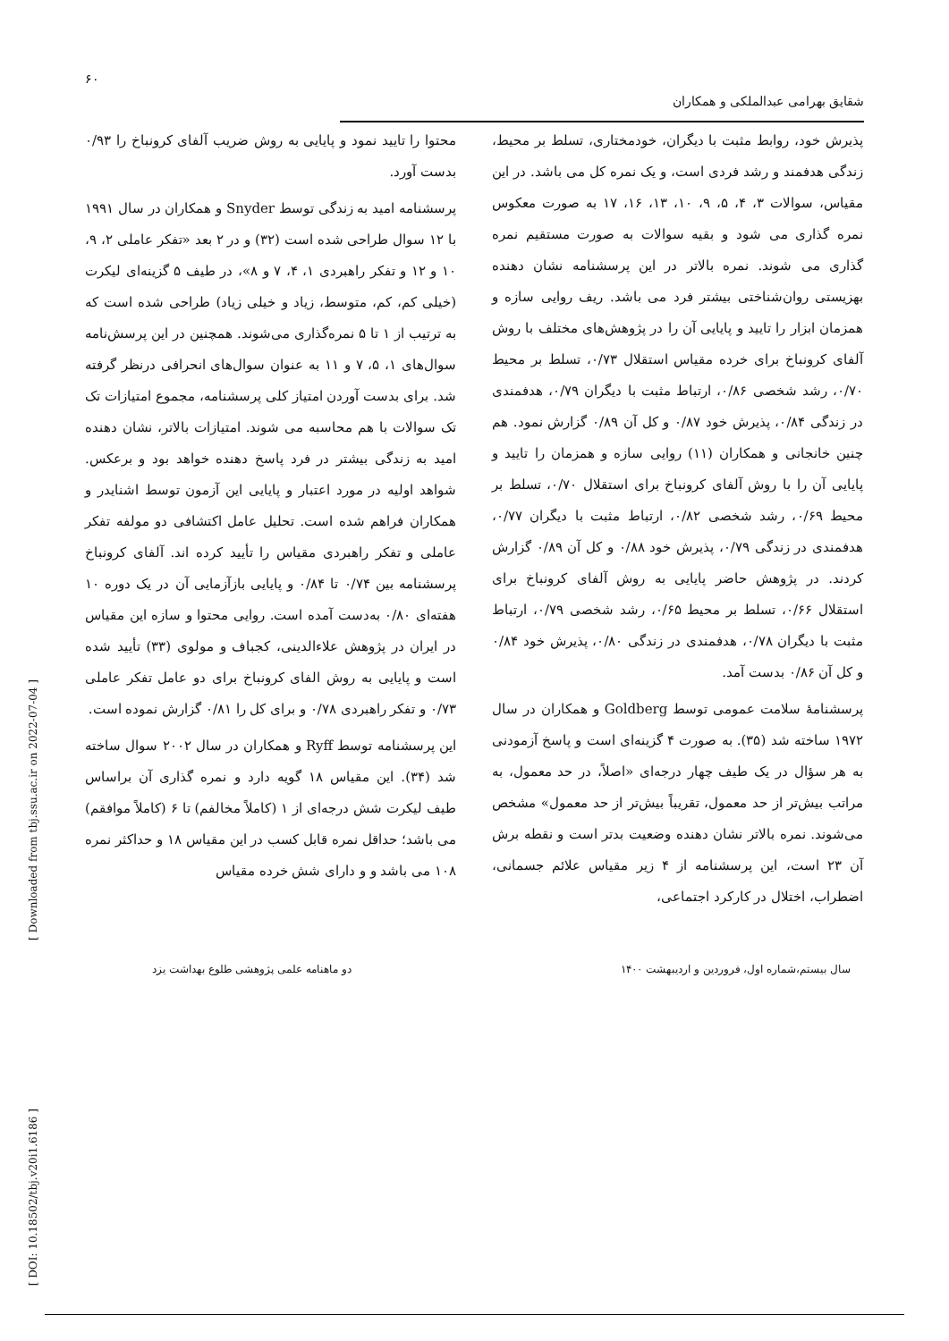۶۰
شقایق بهرامی عبدالملکی و همکاران
محتوا را تایید نمود و پایایی به روش ضریب آلفای کرونباخ را ۰/۹۳ بدست آورد.
پرسشنامه امید به زندگی توسط Snyder و همکاران در سال ۱۹۹۱ با ۱۲ سوال طراحی شده است (۳۲) و در ۲ بعد «تفکر عاملی ۲، ۹، ۱۰ و ۱۲ و تفکر راهبردی ۱، ۴، ۷ و ۸»، در طیف ۵ گزینه‌ای لیکرت (خیلی کم، کم، متوسط، زیاد و خیلی زیاد) طراحی شده است که به ترتیب از ۱ تا ۵ نمره‌گذاری می‌شوند. همچنین در این پرسش‌نامه سوال‌های ۱، ۵، ۷ و ۱۱ به عنوان سوال‌های انحرافی درنظر گرفته شد. برای بدست آوردن امتیاز کلی پرسشنامه، مجموع امتیازات تک تک سوالات با هم محاسبه می شوند. امتیازات بالاتر، نشان دهنده امید به زندگی بیشتر در فرد پاسخ دهنده خواهد بود و برعکس. شواهد اولیه در مورد اعتبار و پایایی این آزمون توسط اشنایدر و همکاران فراهم شده است. تحلیل عامل اکتشافی دو مولفه تفکر عاملی و تفکر راهبردی مقیاس را تأیید کرده اند. آلفای کرونباخ پرسشنامه بین ۰/۷۴ تا ۰/۸۴ و پایایی بازآزمایی آن در یک دوره ۱۰ هفته‌ای ۰/۸۰ به‌دست آمده است. روایی محتوا و سازه این مقیاس در ایران در پژوهش علاءالدینی، کجباف و مولوی (۳۳) تأیید شده است و پایایی به روش الفای کرونباخ برای دو عامل تفکر عاملی ۰/۷۳ و تفکر راهبردی ۰/۷۸ و برای کل را ۰/۸۱ گزارش نموده است.
این پرسشنامه توسط Ryff و همکاران در سال ۲۰۰۲ سوال ساخته شد (۳۴). این مقیاس ۱۸ گویه دارد و نمره گذاری آن براساس طیف لیکرت شش درجه‌ای از ۱ (کاملاً مخالفم) تا ۶ (کاملاً موافقم) می باشد؛ حداقل نمره قابل کسب در این مقیاس ۱۸ و حداکثر نمره ۱۰۸ می باشد و و دارای شش خرده مقیاس
پذیرش خود، روابط مثبت با دیگران، خودمختاری، تسلط بر محیط، زندگی هدفمند و رشد فردی است، و یک نمره کل می باشد. در این مقیاس، سوالات ۳، ۴، ۵، ۹، ۱۰، ۱۳، ۱۶، ۱۷ به صورت معکوس نمره گذاری می شود و بقیه سوالات به صورت مستقیم نمره گذاری می شوند. نمره بالاتر در این پرسشنامه نشان دهنده بهزیستی روان‌شناختی بیشتر فرد می باشد. ریف روایی سازه و همزمان ابزار را تایید و پایایی آن را در پژوهش‌های مختلف با روش آلفای کرونباخ برای خرده مقیاس استقلال ۰/۷۳، تسلط بر محیط ۰/۷۰، رشد شخصی ۰/۸۶، ارتباط مثبت با دیگران ۰/۷۹، هدفمندی در زندگی ۰/۸۴، پذیرش خود ۰/۸۷ و کل آن ۰/۸۹ گزارش نمود. هم چنین خانجانی و همکاران (۱۱) روایی سازه و همزمان را تایید و پایایی آن را با روش آلفای کرونباخ برای استقلال ۰/۷۰، تسلط بر محیط ۰/۶۹، رشد شخصی ۰/۸۲، ارتباط مثبت با دیگران ۰/۷۷، هدفمندی در زندگی ۰/۷۹، پذیرش خود ۰/۸۸ و کل آن ۰/۸۹ گزارش کردند. در پژوهش حاضر پایایی به روش آلفای کرونباخ برای استقلال ۰/۶۶، تسلط بر محیط ۰/۶۵، رشد شخصی ۰/۷۹، ارتباط مثبت با دیگران ۰/۷۸، هدفمندی در زندگی ۰/۸۰، پذیرش خود ۰/۸۴ و کل آن ۰/۸۶ بدست آمد.
پرسشنامۀ سلامت عمومی توسط Goldberg و همکاران در سال ۱۹۷۲ ساخته شد (۳۵). به صورت ۴ گزینه‌ای است و پاسخ آزمودنی به هر سؤال در یک طیف چهار درجه‌ای «اصلاً، در حد معمول، به مراتب بیش‌تر از حد معمول، تقریباً بیش‌تر از حد معمول» مشخص می‌شوند. نمره بالاتر نشان دهنده وضعیت بدتر است و نقطه برش آن ۲۳ است، این پرسشنامه از ۴ زیر مقیاس علائم جسمانی، اضطراب، اختلال در کارکرد اجتماعی،
دو ماهنامه علمی پژوهشی طلوع بهداشت یزد
سال بیستم،شماره اول، فروردین و اردیبهشت ۱۴۰۰
[ Downloaded from tbj.ssu.ac.ir on 2022-07-04 ]
[ DOI: 10.18502/tbj.v20i1.6186 ]